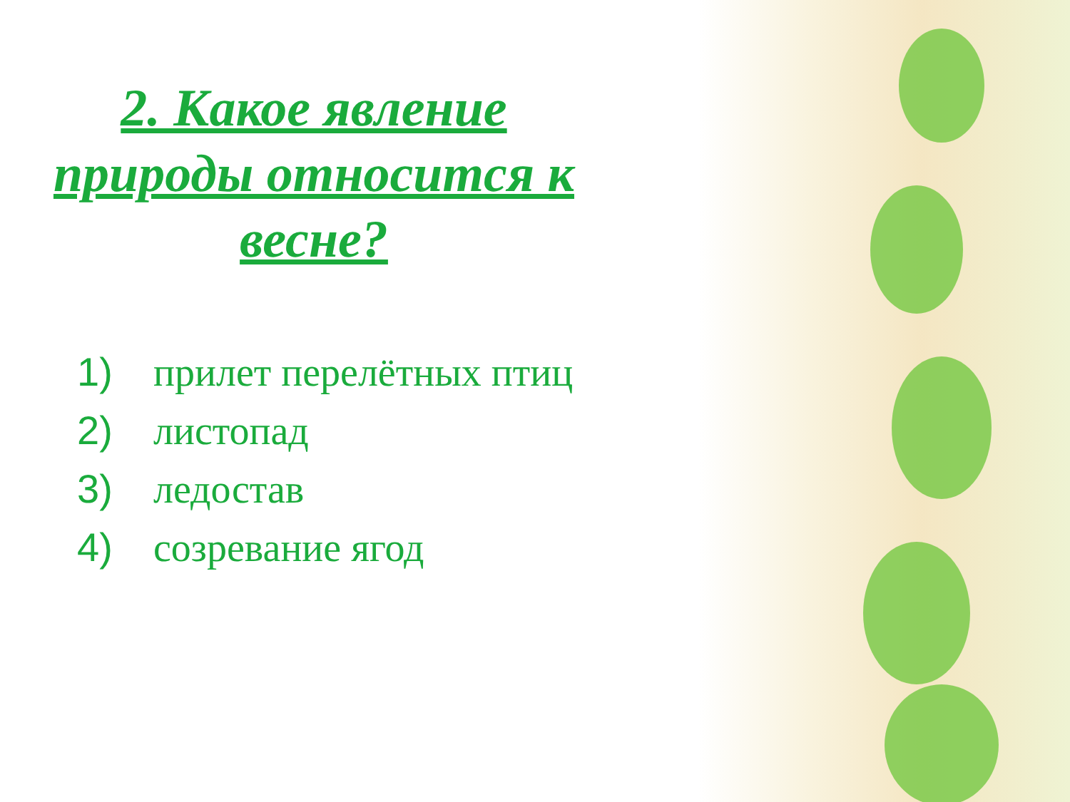2. Какое явление природы относится к весне?
1) прилет перелётных птиц
2) листопад
3) ледостав
4) созревание ягод